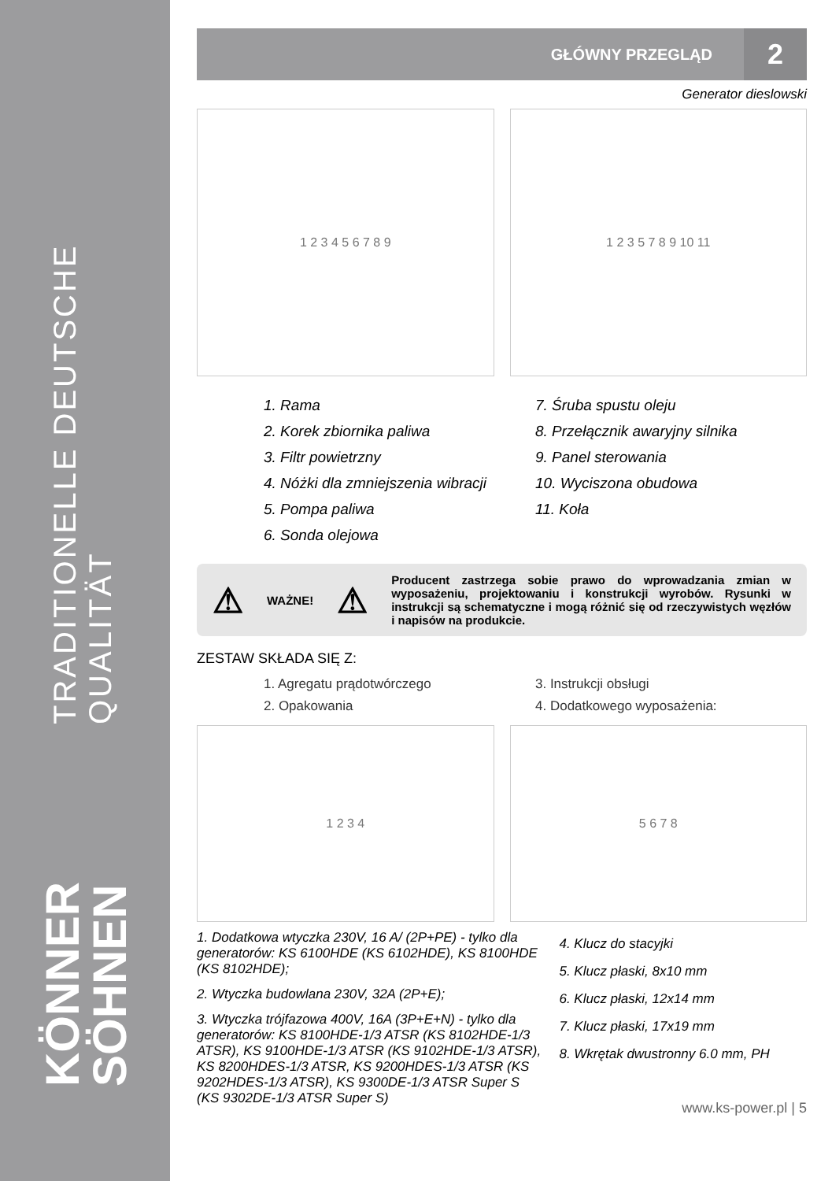TRADITIONELLE DEUTSCHE QUALITÄT
KÖNNER SÖHNEN
GŁÓWNY PRZEGLĄD 2
Generator dieslowski
1 2 3 4 5 6 7 8 9 1 2 3 5 7 8 9 10 11
1. Rama
2. Korek zbiornika paliwa
3. Filtr powietrzny
4. Nóżki dla zmniejszenia wibracji
5. Pompa paliwa
6. Sonda olejowa
7. Śruba spustu oleju
8. Przełącznik awaryjny silnika
9. Panel sterowania
10. Wyciszona obudowa
11. Koła
⚠ WAŻNE! ⚠ Producent zastrzega sobie prawo do wprowadzania zmian w wyposażeniu, projektowaniu i konstrukcji wyrobów. Rysunki w instrukcji są schematyczne i mogą różnić się od rzeczywistych węzłów i napisów na produkcie.
ZESTAW SKŁADA SIĘ Z:
1. Agregatu prądotwórczego
2. Opakowania
3. Instrukcji obsługi
4. Dodatkowego wyposażenia:
1 2 3 4 5 6 7 8
1. Dodatkowa wtyczka 230V, 16 A/ (2P+PE) - tylko dla generatorów: KS 6100HDE (KS 6102HDE), KS 8100HDE (KS 8102HDE);
2. Wtyczka budowlana 230V, 32A (2P+E);
3. Wtyczka trójfazowa 400V, 16A (3P+E+N) - tylko dla generatorów: KS 8100HDE-1/3 ATSR (KS 8102HDE-1/3 ATSR), KS 9100HDE-1/3 ATSR (KS 9102HDE-1/3 ATSR), KS 8200HDES-1/3 ATSR, KS 9200HDES-1/3 ATSR (KS 9202HDES-1/3 ATSR), KS 9300DE-1/3 ATSR Super S (KS 9302DE-1/3 ATSR Super S)
4. Klucz do stacyjki
5. Klucz płaski, 8x10 mm
6. Klucz płaski, 12x14 mm
7. Klucz płaski, 17x19 mm
8. Wkrętak dwustronny 6.0 mm, PH
www.ks-power.pl | 5